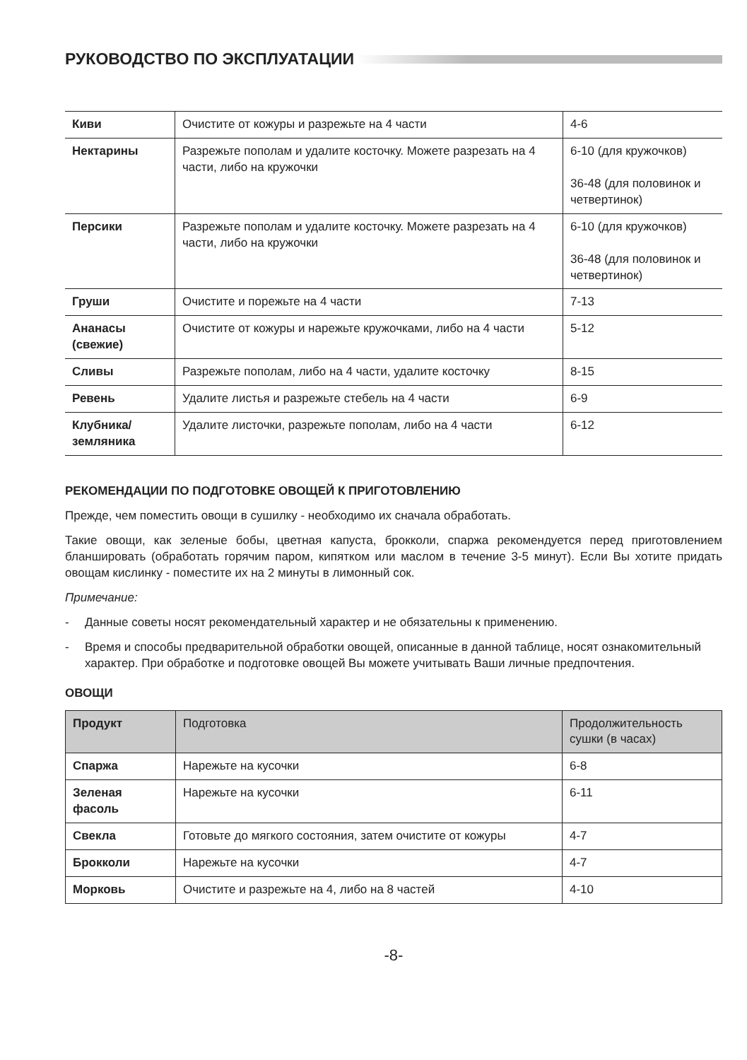РУКОВОДСТВО ПО ЭКСПЛУАТАЦИИ
| Киви | Очистите от кожуры и разрежьте на 4 части | 4-6 |
| Нектарины | Разрежьте пополам и удалите косточку. Можете разрезать на 4 части, либо на кружочки | 6-10 (для кружочков) 36-48 (для половинок и четвертинок) |
| Персики | Разрежьте пополам и удалите косточку. Можете разрезать на 4 части, либо на кружочки | 6-10 (для кружочков) 36-48 (для половинок и четвертинок) |
| Груши | Очистите и порежьте на 4 части | 7-13 |
| Ананасы (свежие) | Очистите от кожуры и нарежьте кружочками, либо на 4 части | 5-12 |
| Сливы | Разрежьте пополам, либо на 4 части, удалите косточку | 8-15 |
| Ревень | Удалите листья и разрежьте стебель на 4 части | 6-9 |
| Клубника/ земляника | Удалите листочки, разрежьте пополам, либо на 4 части | 6-12 |
РЕКОМЕНДАЦИИ ПО ПОДГОТОВКЕ ОВОЩЕЙ К ПРИГОТОВЛЕНИЮ
Прежде, чем поместить овощи в сушилку - необходимо их сначала обработать.
Такие овощи, как зеленые бобы, цветная капуста, брокколи, спаржа рекомендуется перед приготовлением бланшировать (обработать горячим паром, кипятком или маслом в течение 3-5 минут). Если Вы хотите придать овощам кислинку - поместите их на 2 минуты в лимонный сок.
Примечание:
- Данные советы носят рекомендательный характер и не обязательны к применению.
- Время и способы предварительной обработки овощей, описанные в данной таблице, носят ознакомительный характер. При обработке и подготовке овощей Вы можете учитывать Ваши личные предпочтения.
ОВОЩИ
| Продукт | Подготовка | Продолжительность сушки (в часах) |
| --- | --- | --- |
| Спаржа | Нарежьте на кусочки | 6-8 |
| Зеленая фасоль | Нарежьте на кусочки | 6-11 |
| Свекла | Готовьте до мягкого состояния, затем очистите от кожуры | 4-7 |
| Брокколи | Нарежьте на кусочки | 4-7 |
| Морковь | Очистите и разрежьте на 4, либо на 8 частей | 4-10 |
-8-